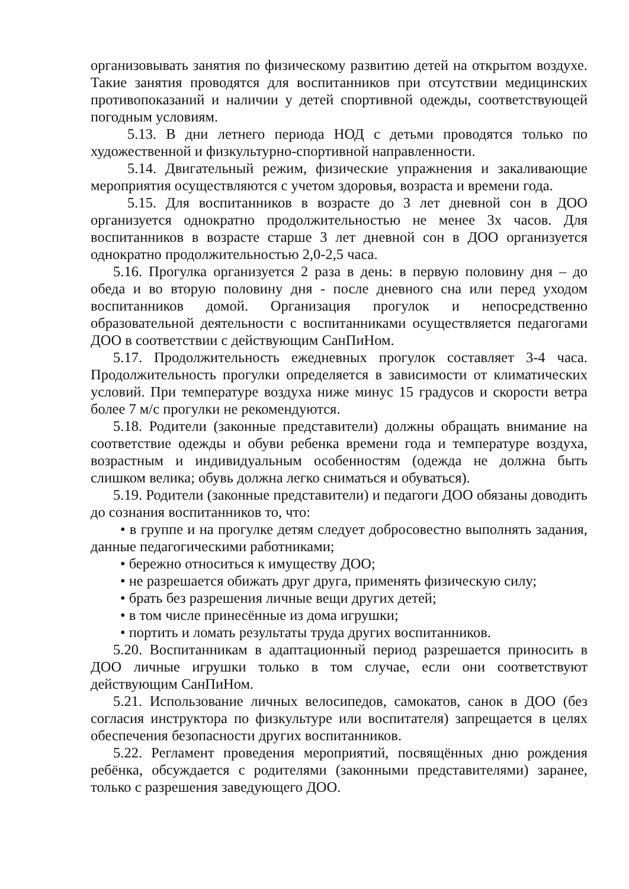организовывать занятия по физическому развитию детей на открытом воздухе. Такие занятия проводятся для воспитанников при отсутствии медицинских противопоказаний и наличии у детей спортивной одежды, соответствующей погодным условиям.
5.13. В дни летнего периода НОД с детьми проводятся только по художественной и физкультурно-спортивной направленности.
5.14. Двигательный режим, физические упражнения и закаливающие мероприятия осуществляются с учетом здоровья, возраста и времени года.
5.15. Для воспитанников в возрасте до 3 лет дневной сон в ДОО организуется однократно продолжительностью не менее 3х часов. Для воспитанников в возрасте старше 3 лет дневной сон в ДОО организуется однократно продолжительностью 2,0-2,5 часа.
5.16. Прогулка организуется 2 раза в день: в первую половину дня – до обеда и во вторую половину дня - после дневного сна или перед уходом воспитанников домой. Организация прогулок и непосредственно образовательной деятельности с воспитанниками осуществляется педагогами ДОО в соответствии с действующим СанПиНом.
5.17. Продолжительность ежедневных прогулок составляет 3-4 часа. Продолжительность прогулки определяется в зависимости от климатических условий. При температуре воздуха ниже минус 15 градусов и скорости ветра более 7 м/с прогулки не рекомендуются.
5.18. Родители (законные представители) должны обращать внимание на соответствие одежды и обуви ребенка времени года и температуре воздуха, возрастным и индивидуальным особенностям (одежда не должна быть слишком велика; обувь должна легко сниматься и обуваться).
5.19. Родители (законные представители) и педагоги ДОО обязаны доводить до сознания воспитанников то, что:
• в группе и на прогулке детям следует добросовестно выполнять задания, данные педагогическими работниками;
• бережно относиться к имуществу ДОО;
• не разрешается обижать друг друга, применять физическую силу;
• брать без разрешения личные вещи других детей;
• в том числе принесённые из дома игрушки;
• портить и ломать результаты труда других воспитанников.
5.20. Воспитанникам в адаптационный период разрешается приносить в ДОО личные игрушки только в том случае, если они соответствуют действующим СанПиНом.
5.21. Использование личных велосипедов, самокатов, санок в ДОО (без согласия инструктора по физкультуре или воспитателя) запрещается в целях обеспечения безопасности других воспитанников.
5.22. Регламент проведения мероприятий, посвящённых дню рождения ребёнка, обсуждается с родителями (законными представителями) заранее, только с разрешения заведующего ДОО.